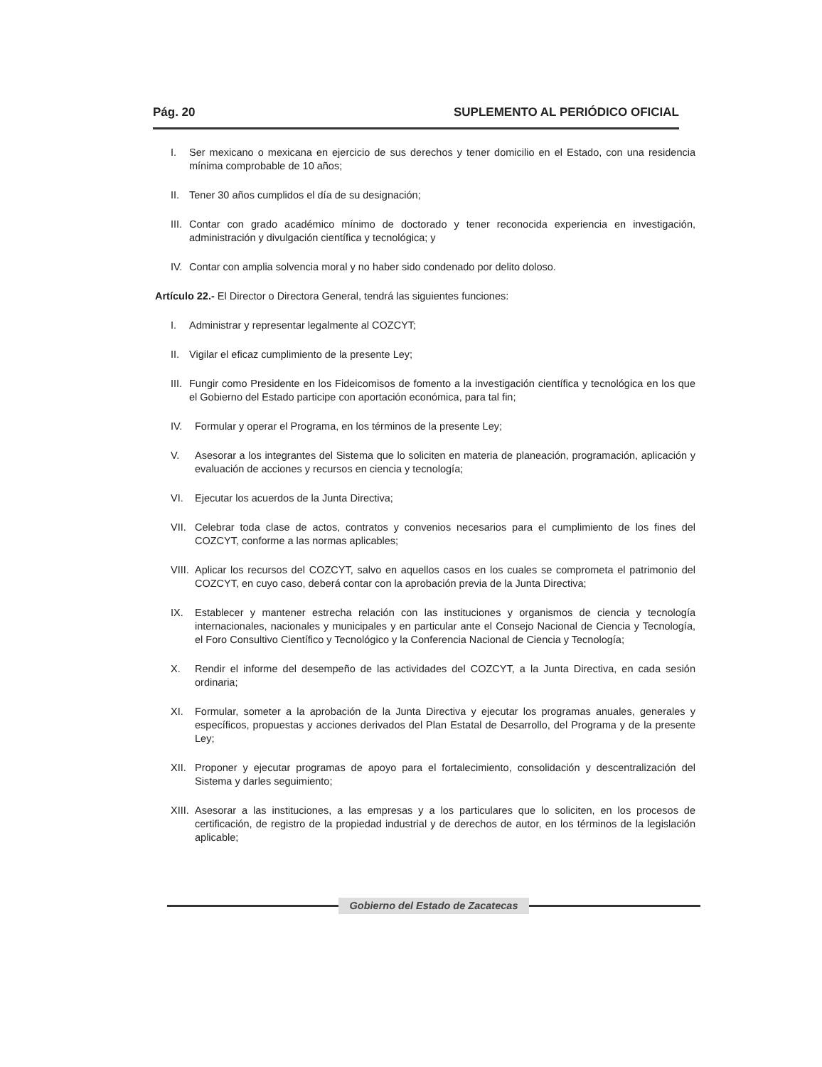Pág. 20 SUPLEMENTO AL PERIÓDICO OFICIAL
I. Ser mexicano o mexicana en ejercicio de sus derechos y tener domicilio en el Estado, con una residencia mínima comprobable de 10 años;
II. Tener 30 años cumplidos el día de su designación;
III. Contar con grado académico mínimo de doctorado y tener reconocida experiencia en investigación, administración y divulgación científica y tecnológica; y
IV. Contar con amplia solvencia moral y no haber sido condenado por delito doloso.
Artículo 22.- El Director o Directora General, tendrá las siguientes funciones:
I. Administrar y representar legalmente al COZCYT;
II. Vigilar el eficaz cumplimiento de la presente Ley;
III. Fungir como Presidente en los Fideicomisos de fomento a la investigación científica y tecnológica en los que el Gobierno del Estado participe con aportación económica, para tal fin;
IV. Formular y operar el Programa, en los términos de la presente Ley;
V. Asesorar a los integrantes del Sistema que lo soliciten en materia de planeación, programación, aplicación y evaluación de acciones y recursos en ciencia y tecnología;
VI. Ejecutar los acuerdos de la Junta Directiva;
VII. Celebrar toda clase de actos, contratos y convenios necesarios para el cumplimiento de los fines del COZCYT, conforme a las normas aplicables;
VIII. Aplicar los recursos del COZCYT, salvo en aquellos casos en los cuales se comprometa el patrimonio del COZCYT, en cuyo caso, deberá contar con la aprobación previa de la Junta Directiva;
IX. Establecer y mantener estrecha relación con las instituciones y organismos de ciencia y tecnología internacionales, nacionales y municipales y en particular ante el Consejo Nacional de Ciencia y Tecnología, el Foro Consultivo Científico y Tecnológico y la Conferencia Nacional de Ciencia y Tecnología;
X. Rendir el informe del desempeño de las actividades del COZCYT, a la Junta Directiva, en cada sesión ordinaria;
XI. Formular, someter a la aprobación de la Junta Directiva y ejecutar los programas anuales, generales y específicos, propuestas y acciones derivados del Plan Estatal de Desarrollo, del Programa y de la presente Ley;
XII. Proponer y ejecutar programas de apoyo para el fortalecimiento, consolidación y descentralización del Sistema y darles seguimiento;
XIII. Asesorar a las instituciones, a las empresas y a los particulares que lo soliciten, en los procesos de certificación, de registro de la propiedad industrial y de derechos de autor, en los términos de la legislación aplicable;
Gobierno del Estado de Zacatecas